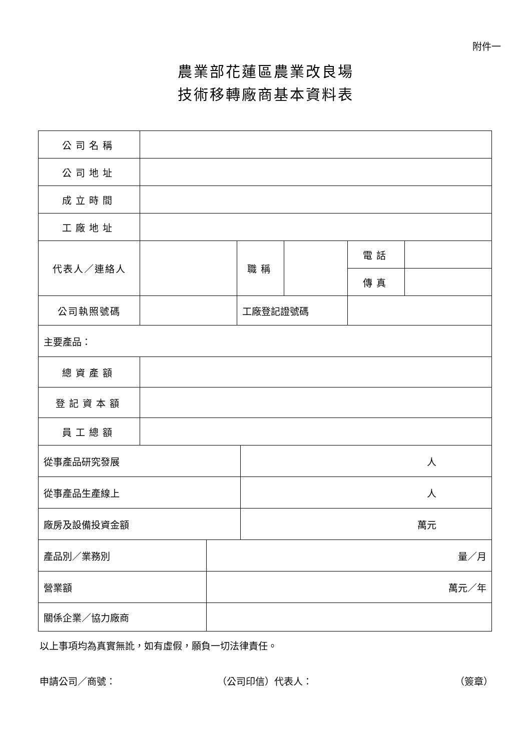附件一
農業部花蓮區農業改良場
技術移轉廠商基本資料表
| 公司名稱 | | | | | | | |
| 公司地址 | | | | | | | |
| 成立時間 | | | | | | | |
| 工廠地址 | | | | | | | |
| 代表人／連絡人 | | | 職稱 | | | 電話 | |
| | | | | | | 傳真 | |
| 公司執照號碼 | | | 工廠登記證號碼 | | | | |
| 主要產品： | | | | | | | |
| 總資產額 | | | | | | | |
| 登記資本額 | | | | | | | |
| 員工總額 | | | | | | | |
| 從事產品研究發展 | | | | 人 | | | |
| 從事產品生產線上 | | | | 人 | | | |
| 廠房及設備投資金額 | | | | 萬元 | | | |
| 產品別／業務別 | | 量／月 | | | | | |
| 營業額 | | 萬元／年 | | | | | |
| 關係企業／協力廠商 | | | | | | | |
以上事項均為真實無訛，如有虛假，願負一切法律責任。
申請公司／商號： （公司印信）代表人： （簽章）